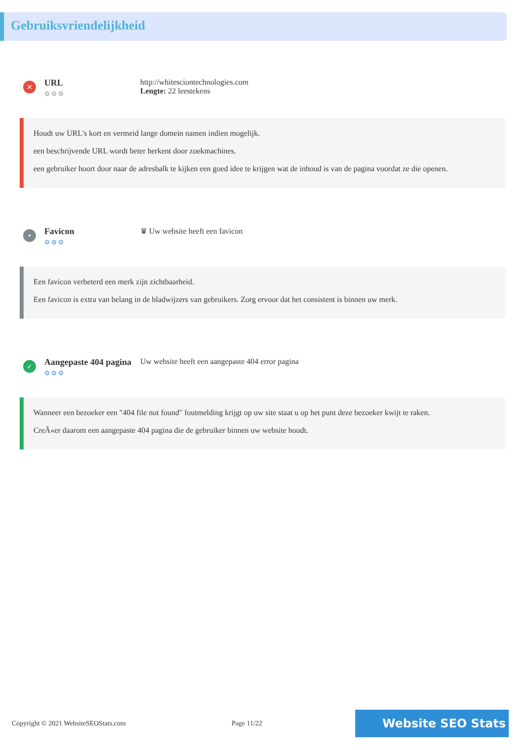Gebruiksvriendelijkheid
✕
URL
⚙⚙⚙
http://whitesciontechnologies.com
Lengte: 22 leestekens
Houdt uw URL's kort en vermeid lange domein namen indien mogelijk.
een beschrijvende URL wordt beter herkent door zoekmachines.
een gebruiker hoort door naar de adresbalk te kijken een goed idee te krijgen wat de inhoud is van de pagina voordat ze die openen.
•
Favicon
⚙⚙⚙
♛ Uw website heeft een favicon
Een favicon verbeterd een merk zijn zichtbaarheid.
Een favicon is extra van belang in de bladwijzers van gebruikers. Zorg ervoor dat het consistent is binnen uw merk.
✓
Aangepaste 404 pagina
⚙⚙⚙
Uw website heeft een aangepaste 404 error pagina
Wanneer een bezoeker een "404 file not found" foutmelding krijgt op uw site staat u op het punt deze bezoeker kwijt te raken.
CreÃ«er daarom een aangepaste 404 pagina die de gebruiker binnen uw website houdt.
Copyright © 2021 WebsiteSEOStats.com Page 11/22 Website SEO Stats